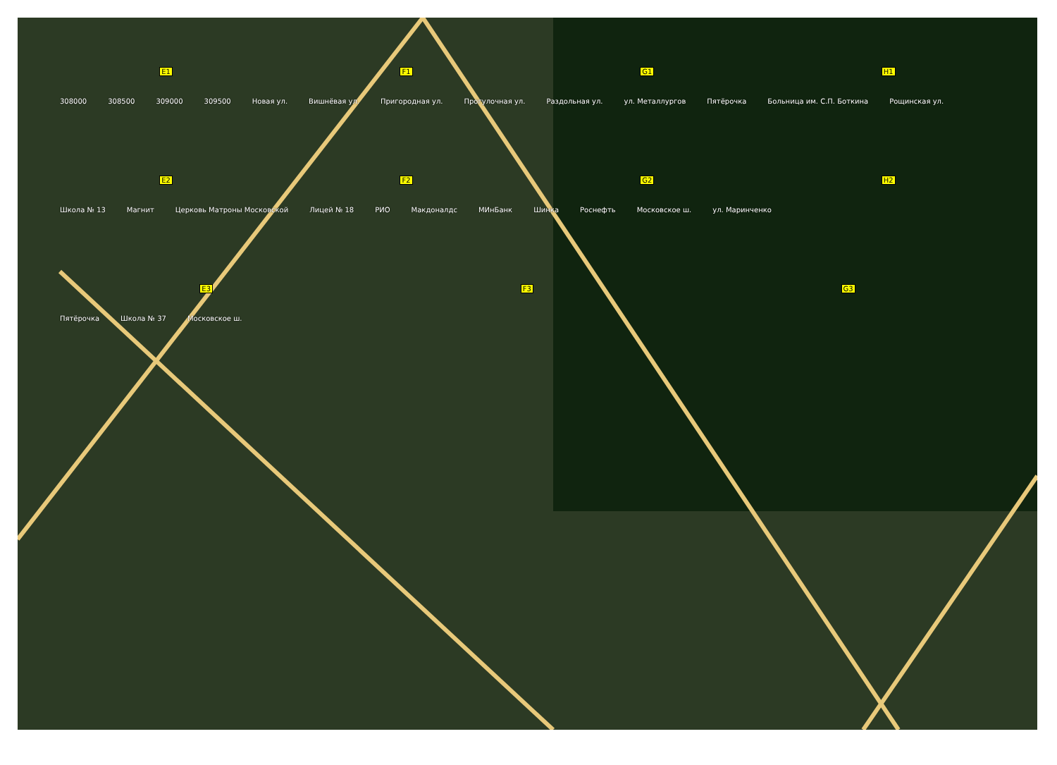E1 F1 G1 H1
308000 308500 309000 309500 Новая ул. Вишнёвая ул. Пригородная ул. Прогулочная ул. Раздольная ул. ул. Металлургов Пятёрочка Больница им. С.П. Боткина Рощинская ул.
E2 F2 G2 H2
Школа № 13 Магнит Церковь Матроны Московской Лицей № 18 РИО Макдоналдс МИнБанк Шинка Роснефть Московское ш. ул. Маринченко
E3 F3 G3
Пятёрочка Школа № 37 Московское ш.